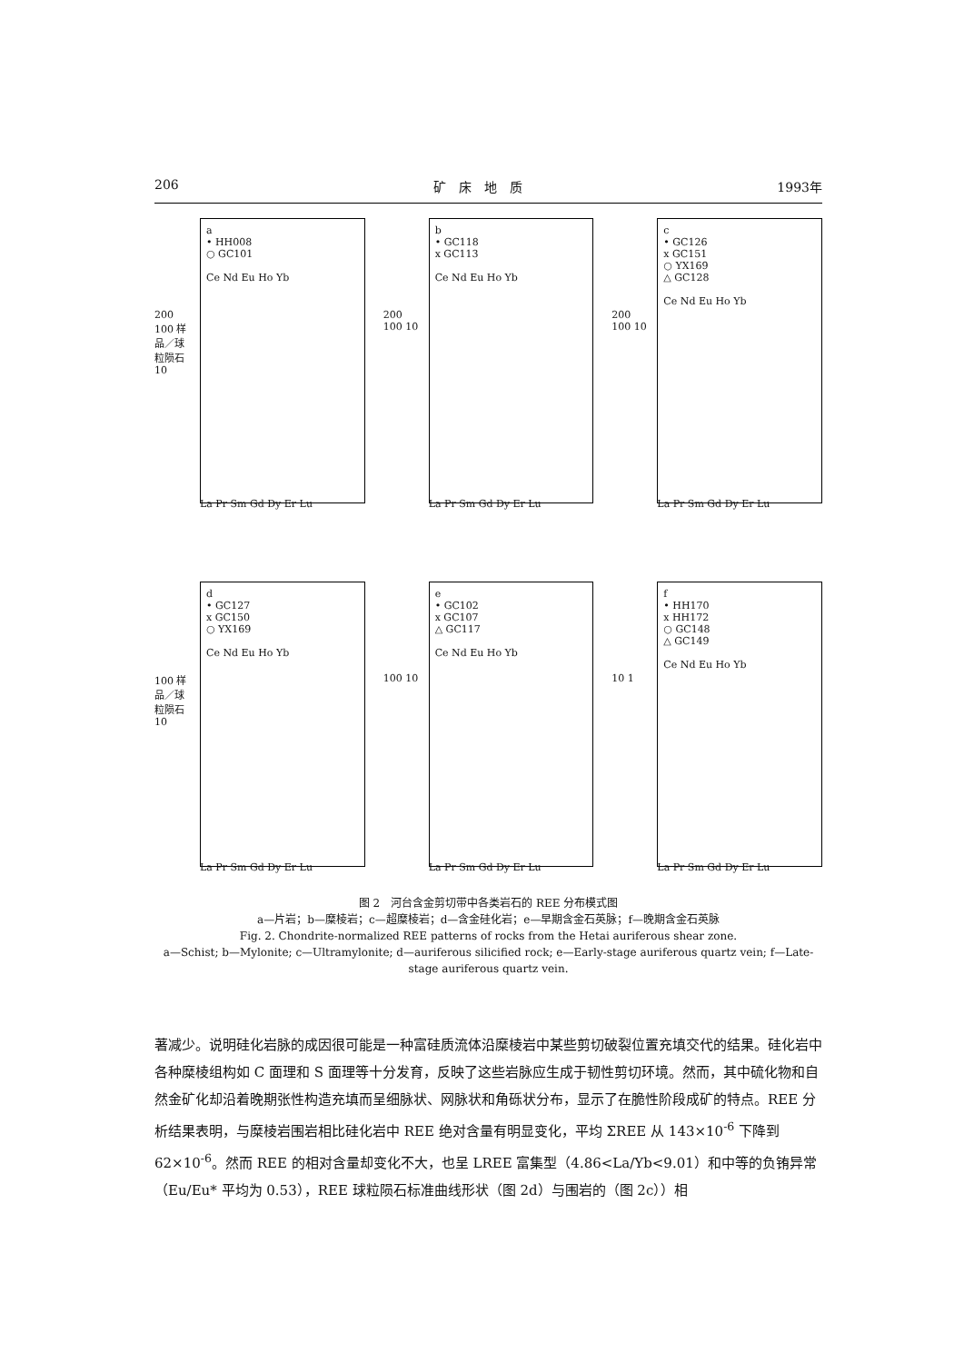206 矿　床　地　质 1993年
200 100 样品／球粒陨石 10
a
• HH008
○ GC101
Ce Nd Eu Ho Yb
La Pr Sm Gd Dy Er Lu
200 100 10
b
• GC118
x GC113
Ce Nd Eu Ho Yb
La Pr Sm Gd Dy Er Lu
200 100 10
c
• GC126
x GC151
○ YX169
△ GC128
Ce Nd Eu Ho Yb
La Pr Sm Gd Dy Er Lu
100 样品／球粒陨石 10
d
• GC127
x GC150
○ YX169
Ce Nd Eu Ho Yb
La Pr Sm Gd Dy Er Lu
100 10
e
• GC102
x GC107
△ GC117
Ce Nd Eu Ho Yb
La Pr Sm Gd Dy Er Lu
10 1
f
• HH170
x HH172
○ GC148
△ GC149
Ce Nd Eu Ho Yb
La Pr Sm Gd Dy Er Lu
图 2　河台含金剪切带中各类岩石的 REE 分布模式图
a—片岩；b—糜棱岩；c—超糜棱岩；d—含金硅化岩；e—早期含金石英脉；f—晚期含金石英脉
Fig. 2. Chondrite-normalized REE patterns of rocks from the Hetai auriferous shear zone.
a—Schist; b—Mylonite; c—Ultramylonite; d—auriferous silicified rock; e—Early-stage auriferous quartz vein; f—Late-stage auriferous quartz vein.
著减少。说明硅化岩脉的成因很可能是一种富硅质流体沿糜棱岩中某些剪切破裂位置充填交代的结果。硅化岩中各种糜棱组构如 C 面理和 S 面理等十分发育，反映了这些岩脉应生成于韧性剪切环境。然而，其中硫化物和自然金矿化却沿着晚期张性构造充填而呈细脉状、网脉状和角砾状分布，显示了在脆性阶段成矿的特点。REE 分析结果表明，与糜棱岩围岩相比硅化岩中 REE 绝对含量有明显变化，平均 ΣREE 从 143×10<sup>-6</sup> 下降到 62×10<sup>-6</sup>。然而 REE 的相对含量却变化不大，也呈 LREE 富集型（4.86<La/Yb<9.01）和中等的负铕异常（Eu/Eu* 平均为 0.53），REE 球粒陨石标准曲线形状（图 2d）与围岩的（图 2c））相